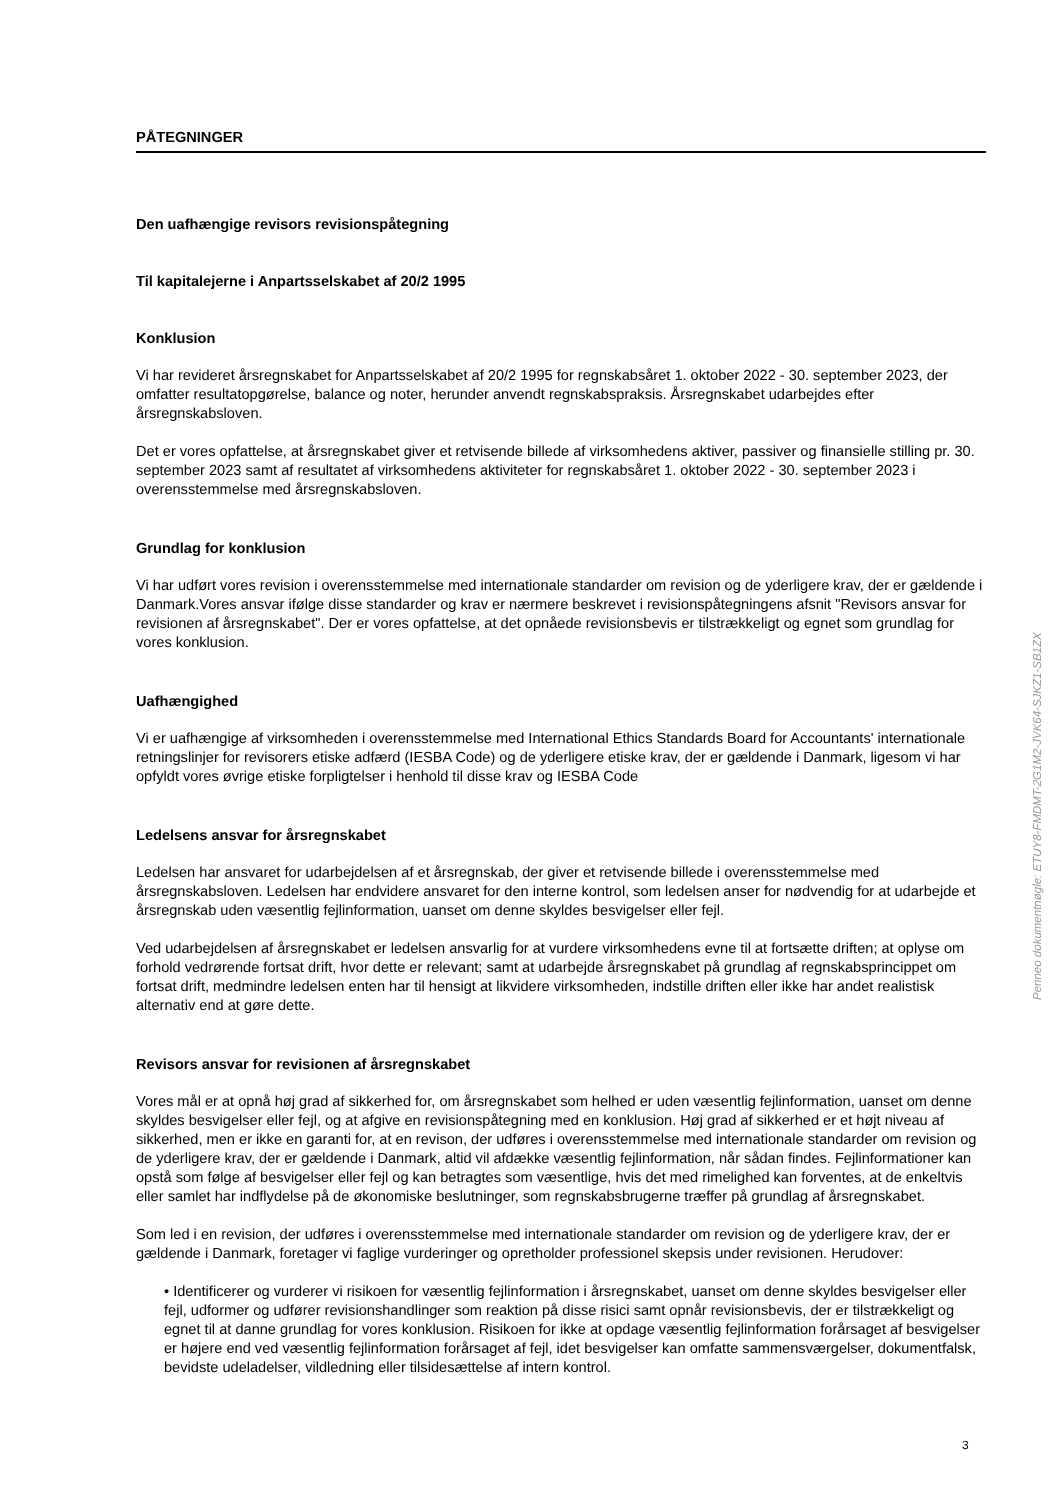PÅTEGNINGER
Den uafhængige revisors revisionspåtegning
Til kapitalejerne i Anpartsselskabet af 20/2 1995
Konklusion
Vi har revideret årsregnskabet for Anpartsselskabet af 20/2 1995 for regnskabsåret 1. oktober 2022 - 30. september 2023, der omfatter resultatopgørelse, balance og noter, herunder anvendt regnskabspraksis. Årsregnskabet udarbejdes efter årsregnskabsloven.
Det er vores opfattelse, at årsregnskabet giver et retvisende billede af virksomhedens aktiver, passiver og finansielle stilling pr. 30. september 2023 samt af resultatet af virksomhedens aktiviteter for regnskabsåret 1. oktober 2022 - 30. september 2023 i overensstemmelse med årsregnskabsloven.
Grundlag for konklusion
Vi har udført vores revision i overensstemmelse med internationale standarder om revision og de yderligere krav, der er gældende i Danmark.Vores ansvar ifølge disse standarder og krav er nærmere beskrevet i revisionspåtegningens afsnit "Revisors ansvar for revisionen af årsregnskabet". Der er vores opfattelse, at det opnåede revisionsbevis er tilstrækkeligt og egnet som grundlag for vores konklusion.
Uafhængighed
Vi er uafhængige af virksomheden i overensstemmelse med International Ethics Standards Board for Accountants' internationale retningslinjer for revisorers etiske adfærd (IESBA Code) og de yderligere etiske krav, der er gældende i Danmark, ligesom vi har opfyldt vores øvrige etiske forpligtelser i henhold til disse krav og IESBA Code
Ledelsens ansvar for årsregnskabet
Ledelsen har ansvaret for udarbejdelsen af et årsregnskab, der giver et retvisende billede i overensstemmelse med årsregnskabsloven. Ledelsen har endvidere ansvaret for den interne kontrol, som ledelsen anser for nødvendig for at udarbejde et årsregnskab uden væsentlig fejlinformation, uanset om denne skyldes besvigelser eller fejl.
Ved udarbejdelsen af årsregnskabet er ledelsen ansvarlig for at vurdere virksomhedens evne til at fortsætte driften; at oplyse om forhold vedrørende fortsat drift, hvor dette er relevant; samt at udarbejde årsregnskabet på grundlag af regnskabsprincippet om fortsat drift, medmindre ledelsen enten har til hensigt at likvidere virksomheden, indstille driften eller ikke har andet realistisk alternativ end at gøre dette.
Revisors ansvar for revisionen af årsregnskabet
Vores mål er at opnå høj grad af sikkerhed for, om årsregnskabet som helhed er uden væsentlig fejlinformation, uanset om denne skyldes besvigelser eller fejl, og at afgive en revisionspåtegning med en konklusion. Høj grad af sikkerhed er et højt niveau af sikkerhed, men er ikke en garanti for, at en revison, der udføres i overensstemmelse med internationale standarder om revision og de yderligere krav, der er gældende i Danmark, altid vil afdække væsentlig fejlinformation, når sådan findes. Fejlinformationer kan opstå som følge af besvigelser eller fejl og kan betragtes som væsentlige, hvis det med rimelighed kan forventes, at de enkeltvis eller samlet har indflydelse på de økonomiske beslutninger, som regnskabsbrugerne træffer på grundlag af årsregnskabet.
Som led i en revision, der udføres i overensstemmelse med internationale standarder om revision og de yderligere krav, der er gældende i Danmark, foretager vi faglige vurderinger og opretholder professionel skepsis under revisionen. Herudover:
• Identificerer og vurderer vi risikoen for væsentlig fejlinformation i årsregnskabet, uanset om denne skyldes besvigelser eller fejl, udformer og udfører revisionshandlinger som reaktion på disse risici samt opnår revisionsbevis, der er tilstrækkeligt og egnet til at danne grundlag for vores konklusion. Risikoen for ikke at opdage væsentlig fejlinformation forårsaget af besvigelser er højere end ved væsentlig fejlinformation forårsaget af fejl, idet besvigelser kan omfatte sammensværgelser, dokumentfalsk, bevidste udeladelser, vildledning eller tilsidesættelse af intern kontrol.
Penneo dokumentnøgle: ETUY8-FMDMT-2G1M2-JVK64-SJKZ1-SB1ZX
3